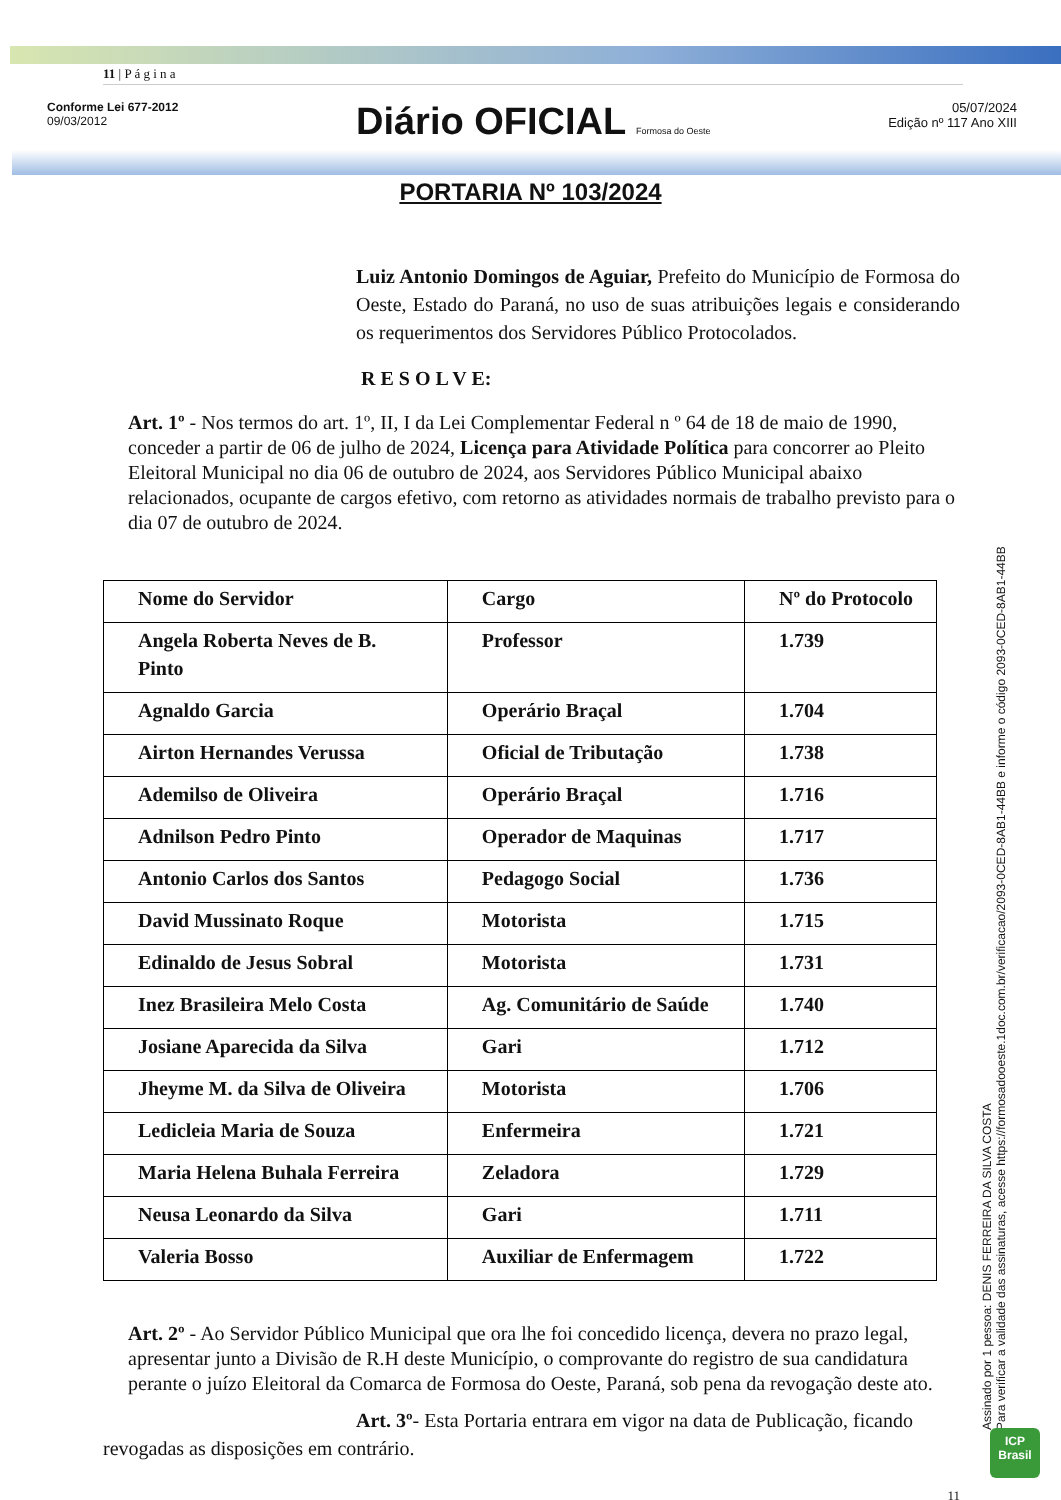11 | P á g i n a
Conforme Lei 677-2012
09/03/2012
Diário OFICIAL Formosa do Oeste
05/07/2024
Edição nº 117 Ano XIII
PORTARIA Nº 103/2024
Luiz Antonio Domingos de Aguiar, Prefeito do Município de Formosa do Oeste, Estado do Paraná, no uso de suas atribuições legais e considerando os requerimentos dos Servidores Público Protocolados.
R E S O L V E:
Art. 1º - Nos termos do art. 1º, II, I da Lei Complementar Federal n º 64 de 18 de maio de 1990, conceder a partir de 06 de julho de 2024, Licença para Atividade Política para concorrer ao Pleito Eleitoral Municipal no dia 06 de outubro de 2024, aos Servidores Público Municipal abaixo relacionados, ocupante de cargos efetivo, com retorno as atividades normais de trabalho previsto para o dia 07 de outubro de 2024.
| Nome do Servidor | Cargo | Nº do Protocolo |
| --- | --- | --- |
| Angela Roberta Neves de B. Pinto | Professor | 1.739 |
| Agnaldo Garcia | Operário Braçal | 1.704 |
| Airton Hernandes Verussa | Oficial de Tributação | 1.738 |
| Ademilso de Oliveira | Operário Braçal | 1.716 |
| Adnilson Pedro Pinto | Operador de Maquinas | 1.717 |
| Antonio Carlos dos Santos | Pedagogo Social | 1.736 |
| David Mussinato Roque | Motorista | 1.715 |
| Edinaldo de Jesus Sobral | Motorista | 1.731 |
| Inez Brasileira Melo Costa | Ag. Comunitário de Saúde | 1.740 |
| Josiane Aparecida da Silva | Gari | 1.712 |
| Jheyme M. da Silva de Oliveira | Motorista | 1.706 |
| Ledicleia Maria de Souza | Enfermeira | 1.721 |
| Maria Helena Buhala Ferreira | Zeladora | 1.729 |
| Neusa Leonardo da Silva | Gari | 1.711 |
| Valeria Bosso | Auxiliar de Enfermagem | 1.722 |
Art. 2º - Ao Servidor Público Municipal que ora lhe foi concedido licença, devera no prazo legal, apresentar junto a Divisão de R.H deste Município, o comprovante do registro de sua candidatura perante o juízo Eleitoral da Comarca de Formosa do Oeste, Paraná, sob pena da revogação deste ato.
Art. 3º- Esta Portaria entrara em vigor na data de Publicação, ficando revogadas as disposições em contrário.
11
Assinado por 1 pessoa: DENIS FERREIRA DA SILVA COSTA
Para verificar a validade das assinaturas, acesse https://formosadooeste.1doc.com.br/verificacao/2093-0CED-8AB1-44BB e informe o código 2093-0CED-8AB1-44BB
ICP
Brasil